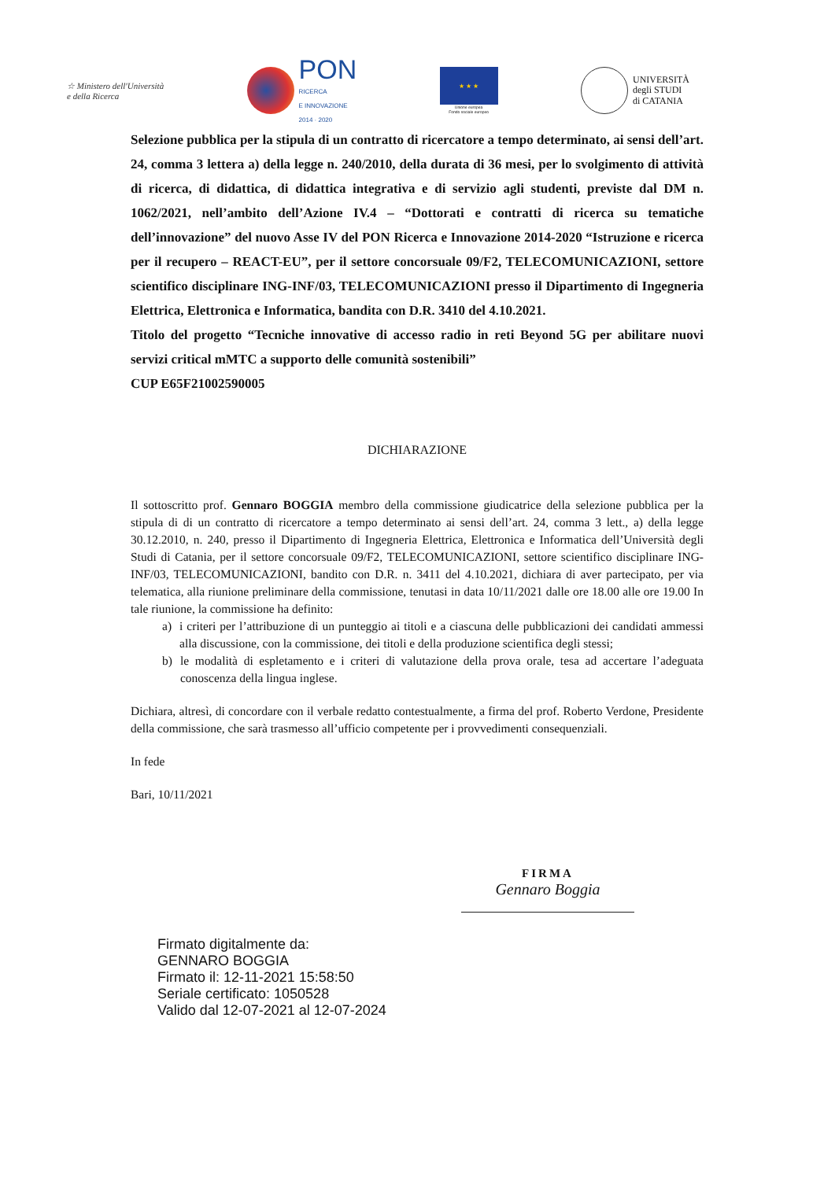☆ Ministero dell'Università
e della Ricerca
PON
RICERCA
E INNOVAZIONE
2014 · 2020
★ ★ ★
Unione europea
Fondo sociale europeo
UNIVERSITÀ
degli STUDI
di CATANIA
Selezione pubblica per la stipula di un contratto di ricercatore a tempo determinato, ai sensi dell’art. 24, comma 3 lettera a) della legge n. 240/2010, della durata di 36 mesi, per lo svolgimento di attività di ricerca, di didattica, di didattica integrativa e di servizio agli studenti, previste dal DM n. 1062/2021, nell’ambito dell’Azione IV.4 – “Dottorati e contratti di ricerca su tematiche dell’innovazione” del nuovo Asse IV del PON Ricerca e Innovazione 2014-2020 “Istruzione e ricerca per il recupero – REACT-EU”, per il settore concorsuale 09/F2, TELECOMUNICAZIONI, settore scientifico disciplinare ING-INF/03, TELECOMUNICAZIONI presso il Dipartimento di Ingegneria Elettrica, Elettronica e Informatica, bandita con D.R. 3410 del 4.10.2021.
Titolo del progetto “Tecniche innovative di accesso radio in reti Beyond 5G per abilitare nuovi servizi critical mMTC a supporto delle comunità sostenibili”
CUP E65F21002590005
DICHIARAZIONE
Il sottoscritto prof. Gennaro BOGGIA membro della commissione giudicatrice della selezione pubblica per la stipula di di un contratto di ricercatore a tempo determinato ai sensi dell’art. 24, comma 3 lett., a) della legge 30.12.2010, n. 240, presso il Dipartimento di Ingegneria Elettrica, Elettronica e Informatica dell’Università degli Studi di Catania, per il settore concorsuale 09/F2, TELECOMUNICAZIONI, settore scientifico disciplinare ING-INF/03, TELECOMUNICAZIONI, bandito con D.R. n. 3411 del 4.10.2021, dichiara di aver partecipato, per via telematica, alla riunione preliminare della commissione, tenutasi in data 10/11/2021 dalle ore 18.00 alle ore 19.00 In tale riunione, la commissione ha definito:
a) i criteri per l’attribuzione di un punteggio ai titoli e a ciascuna delle pubblicazioni dei candidati ammessi alla discussione, con la commissione, dei titoli e della produzione scientifica degli stessi;
b) le modalità di espletamento e i criteri di valutazione della prova orale, tesa ad accertare l’adeguata conoscenza della lingua inglese.
Dichiara, altresì, di concordare con il verbale redatto contestualmente, a firma del prof. Roberto Verdone, Presidente della commissione, che sarà trasmesso all’ufficio competente per i provvedimenti consequenziali.
In fede
Bari, 10/11/2021
FIRMA
Gennaro Boggia
Firmato digitalmente da:
GENNARO BOGGIA
Firmato il: 12-11-2021 15:58:50
Seriale certificato: 1050528
Valido dal 12-07-2021 al 12-07-2024